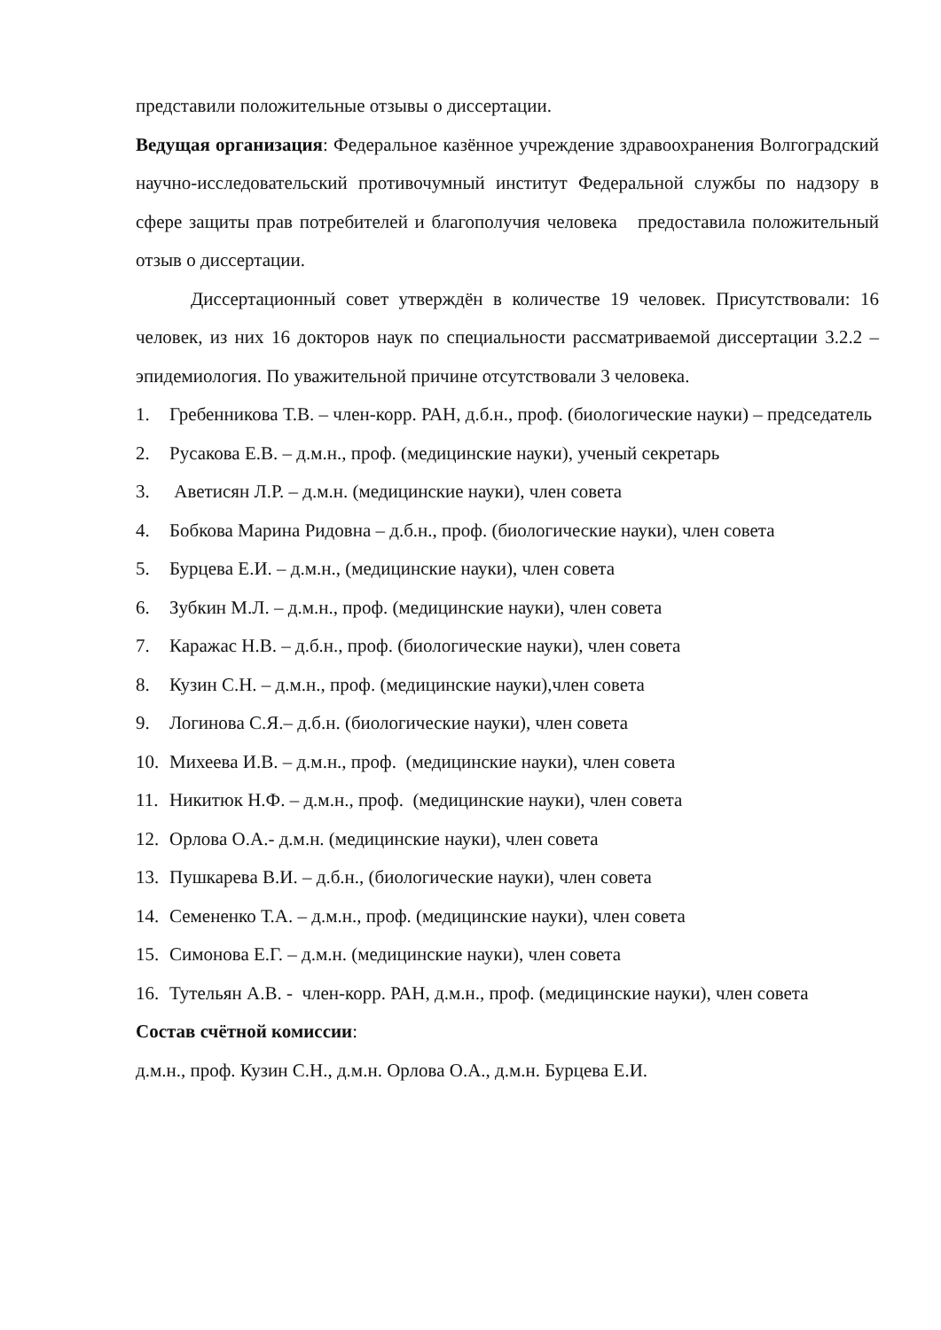представили положительные отзывы о диссертации.
Ведущая организация: Федеральное казённое учреждение здравоохранения Волгоградский научно-исследовательский противочумный институт Федеральной службы по надзору в сфере защиты прав потребителей и благополучия человека предоставила положительный отзыв о диссертации.
Диссертационный совет утверждён в количестве 19 человек. Присутствовали: 16 человек, из них 16 докторов наук по специальности рассматриваемой диссертации 3.2.2 – эпидемиология. По уважительной причине отсутствовали 3 человека.
1. Гребенникова Т.В. – член-корр. РАН, д.б.н., проф. (биологические науки) – председатель
2. Русакова Е.В. – д.м.н., проф. (медицинские науки), ученый секретарь
3. Аветисян Л.Р. – д.м.н. (медицинские науки), член совета
4. Бобкова Марина Ридовна – д.б.н., проф. (биологические науки), член совета
5. Бурцева Е.И. – д.м.н., (медицинские науки), член совета
6. Зубкин М.Л. – д.м.н., проф. (медицинские науки), член совета
7. Каражас Н.В. – д.б.н., проф. (биологические науки), член совета
8. Кузин С.Н. – д.м.н., проф. (медицинские науки),член совета
9. Логинова С.Я.– д.б.н. (биологические науки), член совета
10. Михеева И.В. – д.м.н., проф. (медицинские науки), член совета
11. Никитюк Н.Ф. – д.м.н., проф. (медицинские науки), член совета
12. Орлова О.А.- д.м.н. (медицинские науки), член совета
13. Пушкарева В.И. – д.б.н., (биологические науки), член совета
14. Семененко Т.А. – д.м.н., проф. (медицинские науки), член совета
15. Симонова Е.Г. – д.м.н. (медицинские науки), член совета
16. Тутельян А.В. - член-корр. РАН, д.м.н., проф. (медицинские науки), член совета
Состав счётной комиссии:
д.м.н., проф. Кузин С.Н., д.м.н. Орлова О.А., д.м.н. Бурцева Е.И.